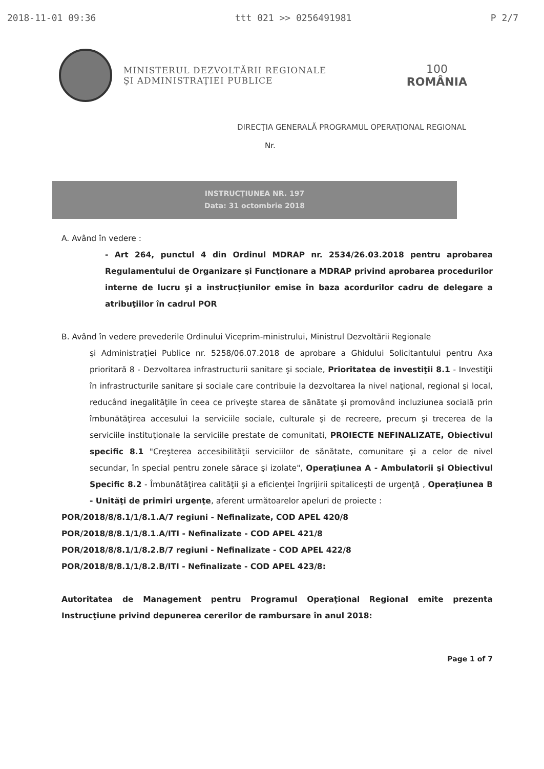2018-11-01 09:36 ttt 021 >> 0256491981 P 2/7
MINISTERUL DEZVOLTĂRII REGIONALE
ŞI ADMINISTRAŢIEI PUBLICE
100
ROMÂNIA
DIRECŢIA GENERALĂ PROGRAMUL OPERAŢIONAL REGIONAL
Nr.
INSTRUCŢIUNEA NR. 197
Data: 31 octombrie 2018
A. Având în vedere :
- Art 264, punctul 4 din Ordinul MDRAP nr. 2534/26.03.2018 pentru aprobarea Regulamentului de Organizare şi Funcţionare a MDRAP privind aprobarea procedurilor interne de lucru şi a instrucţiunilor emise în baza acordurilor cadru de delegare a atribuţiilor în cadrul POR
B. Având în vedere prevederile Ordinului Viceprim-ministrului, Ministrul Dezvoltării Regionale
şi Administraţiei Publice nr. 5258/06.07.2018 de aprobare a Ghidului Solicitantului pentru Axa prioritară 8 - Dezvoltarea infrastructurii sanitare şi sociale, Prioritatea de investiţii 8.1 - Investiţii în infrastructurile sanitare şi sociale care contribuie la dezvoltarea la nivel naţional, regional şi local, reducând inegalităţile în ceea ce priveşte starea de sănătate şi promovând incluziunea socială prin îmbunătăţirea accesului la serviciile sociale, culturale şi de recreere, precum şi trecerea de la serviciile instituţionale la serviciile prestate de comunitati, PROIECTE NEFINALIZATE, Obiectivul specific 8.1 "Creşterea accesibilităţii serviciilor de sănătate, comunitare şi a celor de nivel secundar, în special pentru zonele sărace şi izolate", Operaţiunea A - Ambulatorii şi Obiectivul Specific 8.2 - Îmbunătăţirea calităţii şi a eficienţei îngrijirii spitaliceşti de urgenţă , Operaţiunea B - Unităţi de primiri urgenţe, aferent următoarelor apeluri de proiecte :
POR/2018/8/8.1/1/8.1.A/7 regiuni - Nefinalizate, COD APEL 420/8
POR/2018/8/8.1/1/8.1.A/ITI - Nefinalizate - COD APEL 421/8
POR/2018/8/8.1/1/8.2.B/7 regiuni - Nefinalizate - COD APEL 422/8
POR/2018/8/8.1/1/8.2.B/ITI - Nefinalizate - COD APEL 423/8:
Autoritatea de Management pentru Programul Operaţional Regional emite prezenta Instrucţiune privind depunerea cererilor de rambursare în anul 2018:
Page 1 of 7